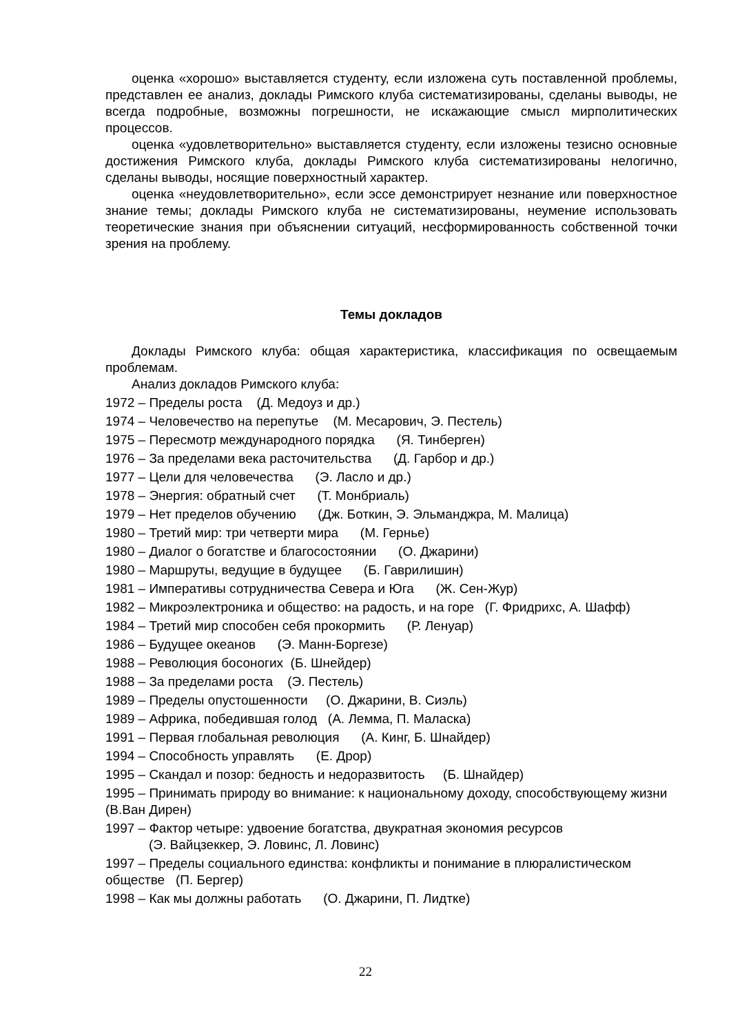оценка «хорошо» выставляется студенту, если изложена суть поставленной проблемы, представлен ее анализ, доклады Римского клуба систематизированы, сделаны выводы, не всегда подробные, возможны погрешности, не искажающие смысл мирполитических процессов.
оценка «удовлетворительно» выставляется студенту, если изложены тезисно основные достижения Римского клуба, доклады Римского клуба систематизированы нелогично, сделаны выводы, носящие поверхностный характер.
оценка «неудовлетворительно», если эссе демонстрирует незнание или поверхностное знание темы; доклады Римского клуба не систематизированы, неумение использовать теоретические знания при объяснении ситуаций, несформированность собственной точки зрения на проблему.
Темы докладов
Доклады Римского клуба: общая характеристика, классификация по освещаемым проблемам.
Анализ докладов Римского клуба:
1972 – Пределы роста (Д. Медоуз и др.)
1974 – Человечество на перепутье (М. Месарович, Э. Пестель)
1975 – Пересмотр международного порядка (Я. Тинберген)
1976 – За пределами века расточительства (Д. Гарбор и др.)
1977 – Цели для человечества (Э. Ласло и др.)
1978 – Энергия: обратный счет (Т. Монбриаль)
1979 – Нет пределов обучению (Дж. Боткин, Э. Эльманджра, М. Малица)
1980 – Третий мир: три четверти мира (М. Гернье)
1980 – Диалог о богатстве и благосостоянии (О. Джарини)
1980 – Маршруты, ведущие в будущее (Б. Гаврилишин)
1981 – Императивы сотрудничества Севера и Юга (Ж. Сен-Жур)
1982 – Микроэлектроника и общество: на радость, и на горе (Г. Фридрихс, А. Шафф)
1984 – Третий мир способен себя прокормить (Р. Ленуар)
1986 – Будущее океанов (Э. Манн-Боргезе)
1988 – Революция босоногих (Б. Шнейдер)
1988 – За пределами роста (Э. Пестель)
1989 – Пределы опустошенности (О. Джарини, В. Сиэль)
1989 – Африка, победившая голод (А. Лемма, П. Маласка)
1991 – Первая глобальная революция (А. Кинг, Б. Шнайдер)
1994 – Способность управлять (Е. Дрор)
1995 – Скандал и позор: бедность и недоразвитость (Б. Шнайдер)
1995 – Принимать природу во внимание: к национальному доходу, способствующему жизни (В.Ван Дирен)
1997 – Фактор четыре: удвоение богатства, двукратная экономия ресурсов
(Э. Вайцзеккер, Э. Ловинс, Л. Ловинс)
1997 – Пределы социального единства: конфликты и понимание в плюралистическом обществе (П. Бергер)
1998 – Как мы должны работать (О. Джарини, П. Лидтке)
22